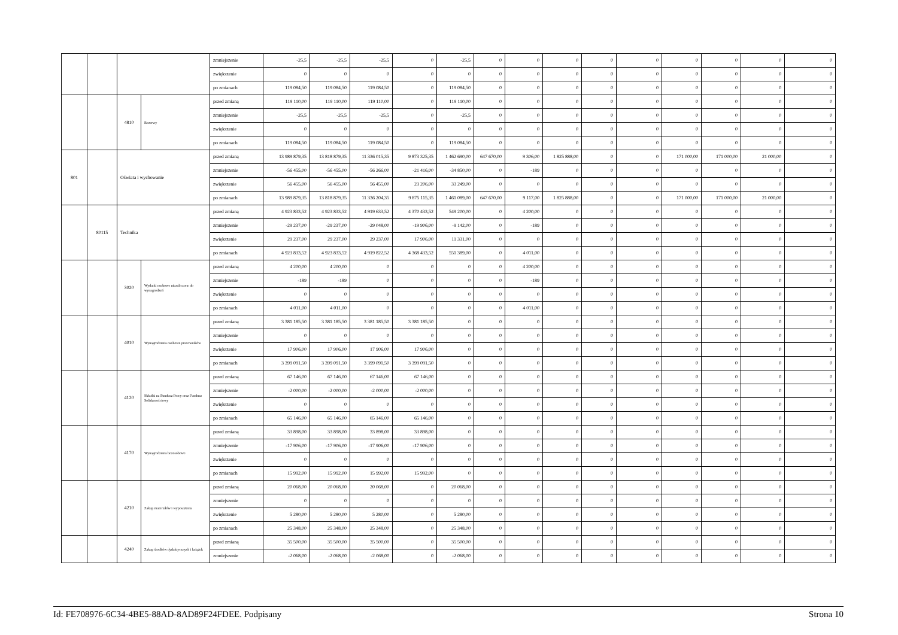| | | | | zmniejszenie | -25,5 | -25,5 | -25,5 | 0 | -25,5 | 0 | 0 | 0 | 0 | 0 | 0 | 0 | 0 | 0 |
| | | | | zwiększenie | 0 | 0 | 0 | 0 | 0 | 0 | 0 | 0 | 0 | 0 | 0 | 0 | 0 | 0 |
| | | | | po zmianach | 119 084,50 | 119 084,50 | 119 084,50 | 0 | 119 084,50 | 0 | 0 | 0 | 0 | 0 | 0 | 0 | 0 | 0 |
| | | 4810 | Rezerwy | przed zmianą | 119 110,00 | 119 110,00 | 119 110,00 | 0 | 119 110,00 | 0 | 0 | 0 | 0 | 0 | 0 | 0 | 0 | 0 |
| | | | | zmniejszenie | -25,5 | -25,5 | -25,5 | 0 | -25,5 | 0 | 0 | 0 | 0 | 0 | 0 | 0 | 0 | 0 |
| | | | | zwiększenie | 0 | 0 | 0 | 0 | 0 | 0 | 0 | 0 | 0 | 0 | 0 | 0 | 0 | 0 |
| | | | | po zmianach | 119 084,50 | 119 084,50 | 119 084,50 | 0 | 119 084,50 | 0 | 0 | 0 | 0 | 0 | 0 | 0 | 0 | 0 |
| 801 | | Oświata i wychowanie | | przed zmianą | 13 989 879,35 | 13 818 879,35 | 11 336 015,35 | 9 873 325,35 | 1 462 690,00 | 647 670,00 | 9 306,00 | 1 825 888,00 | 0 | 0 | 171 000,00 | 171 000,00 | 21 000,00 | 0 |
| | | | | zmniejszenie | -56 455,00 | -56 455,00 | -56 266,00 | -21 416,00 | -34 850,00 | 0 | -189 | 0 | 0 | 0 | 0 | 0 | 0 | 0 |
| | | | | zwiększenie | 56 455,00 | 56 455,00 | 56 455,00 | 23 206,00 | 33 249,00 | 0 | 0 | 0 | 0 | 0 | 0 | 0 | 0 | 0 |
| | | | | po zmianach | 13 989 879,35 | 13 818 879,35 | 11 336 204,35 | 9 875 115,35 | 1 461 089,00 | 647 670,00 | 9 117,00 | 1 825 888,00 | 0 | 0 | 171 000,00 | 171 000,00 | 21 000,00 | 0 |
| | 80115 | Technika | | przed zmianą | 4 923 833,52 | 4 923 833,52 | 4 919 633,52 | 4 370 433,52 | 549 200,00 | 0 | 4 200,00 | 0 | 0 | 0 | 0 | 0 | 0 | 0 |
| | | | | zmniejszenie | -29 237,00 | -29 237,00 | -29 048,00 | -19 906,00 | -9 142,00 | 0 | -189 | 0 | 0 | 0 | 0 | 0 | 0 | 0 |
| | | | | zwiększenie | 29 237,00 | 29 237,00 | 29 237,00 | 17 906,00 | 11 331,00 | 0 | 0 | 0 | 0 | 0 | 0 | 0 | 0 | 0 |
| | | | | po zmianach | 4 923 833,52 | 4 923 833,52 | 4 919 822,52 | 4 368 433,52 | 551 389,00 | 0 | 4 011,00 | 0 | 0 | 0 | 0 | 0 | 0 | 0 |
| | | 3020 | Wydatki osobowe niezaliczone do wynagrodzeń | przed zmianą | 4 200,00 | 4 200,00 | 0 | 0 | 0 | 0 | 4 200,00 | 0 | 0 | 0 | 0 | 0 | 0 | 0 |
| | | | | zmniejszenie | -189 | -189 | 0 | 0 | 0 | 0 | -189 | 0 | 0 | 0 | 0 | 0 | 0 | 0 |
| | | | | zwiększenie | 0 | 0 | 0 | 0 | 0 | 0 | 0 | 0 | 0 | 0 | 0 | 0 | 0 | 0 |
| | | | | po zmianach | 4 011,00 | 4 011,00 | 0 | 0 | 0 | 0 | 4 011,00 | 0 | 0 | 0 | 0 | 0 | 0 | 0 |
| | | 4010 | Wynagrodzenia osobowe pracowników | przed zmianą | 3 381 185,50 | 3 381 185,50 | 3 381 185,50 | 3 381 185,50 | 0 | 0 | 0 | 0 | 0 | 0 | 0 | 0 | 0 | 0 |
| | | | | zmniejszenie | 0 | 0 | 0 | 0 | 0 | 0 | 0 | 0 | 0 | 0 | 0 | 0 | 0 | 0 |
| | | | | zwiększenie | 17 906,00 | 17 906,00 | 17 906,00 | 17 906,00 | 0 | 0 | 0 | 0 | 0 | 0 | 0 | 0 | 0 | 0 |
| | | | | po zmianach | 3 399 091,50 | 3 399 091,50 | 3 399 091,50 | 3 399 091,50 | 0 | 0 | 0 | 0 | 0 | 0 | 0 | 0 | 0 | 0 |
| | | 4120 | Składki na Fundusz Pracy oraz Fundusz Solidarnościowy | przed zmianą | 67 146,00 | 67 146,00 | 67 146,00 | 67 146,00 | 0 | 0 | 0 | 0 | 0 | 0 | 0 | 0 | 0 | 0 |
| | | | | zmniejszenie | -2 000,00 | -2 000,00 | -2 000,00 | -2 000,00 | 0 | 0 | 0 | 0 | 0 | 0 | 0 | 0 | 0 | 0 |
| | | | | zwiększenie | 0 | 0 | 0 | 0 | 0 | 0 | 0 | 0 | 0 | 0 | 0 | 0 | 0 | 0 |
| | | | | po zmianach | 65 146,00 | 65 146,00 | 65 146,00 | 65 146,00 | 0 | 0 | 0 | 0 | 0 | 0 | 0 | 0 | 0 | 0 |
| | | 4170 | Wynagrodzenia bezosobowe | przed zmianą | 33 898,00 | 33 898,00 | 33 898,00 | 33 898,00 | 0 | 0 | 0 | 0 | 0 | 0 | 0 | 0 | 0 | 0 |
| | | | | zmniejszenie | -17 906,00 | -17 906,00 | -17 906,00 | -17 906,00 | 0 | 0 | 0 | 0 | 0 | 0 | 0 | 0 | 0 | 0 |
| | | | | zwiększenie | 0 | 0 | 0 | 0 | 0 | 0 | 0 | 0 | 0 | 0 | 0 | 0 | 0 | 0 |
| | | | | po zmianach | 15 992,00 | 15 992,00 | 15 992,00 | 15 992,00 | 0 | 0 | 0 | 0 | 0 | 0 | 0 | 0 | 0 | 0 |
| | | 4210 | Zakup materiałów i wyposażenia | przed zmianą | 20 068,00 | 20 068,00 | 20 068,00 | 0 | 20 068,00 | 0 | 0 | 0 | 0 | 0 | 0 | 0 | 0 | 0 |
| | | | | zmniejszenie | 0 | 0 | 0 | 0 | 0 | 0 | 0 | 0 | 0 | 0 | 0 | 0 | 0 | 0 |
| | | | | zwiększenie | 5 280,00 | 5 280,00 | 5 280,00 | 0 | 5 280,00 | 0 | 0 | 0 | 0 | 0 | 0 | 0 | 0 | 0 |
| | | | | po zmianach | 25 348,00 | 25 348,00 | 25 348,00 | 0 | 25 348,00 | 0 | 0 | 0 | 0 | 0 | 0 | 0 | 0 | 0 |
| | | 4240 | Zakup środków dydaktycznych i książek | przed zmianą | 35 500,00 | 35 500,00 | 35 500,00 | 0 | 35 500,00 | 0 | 0 | 0 | 0 | 0 | 0 | 0 | 0 | 0 |
| | | | | zmniejszenie | -2 068,00 | -2 068,00 | -2 068,00 | 0 | -2 068,00 | 0 | 0 | 0 | 0 | 0 | 0 | 0 | 0 | 0 |
Id: FE708976-6C34-4BE5-88AD-8AD89F24FDEE. Podpisany Strona 10